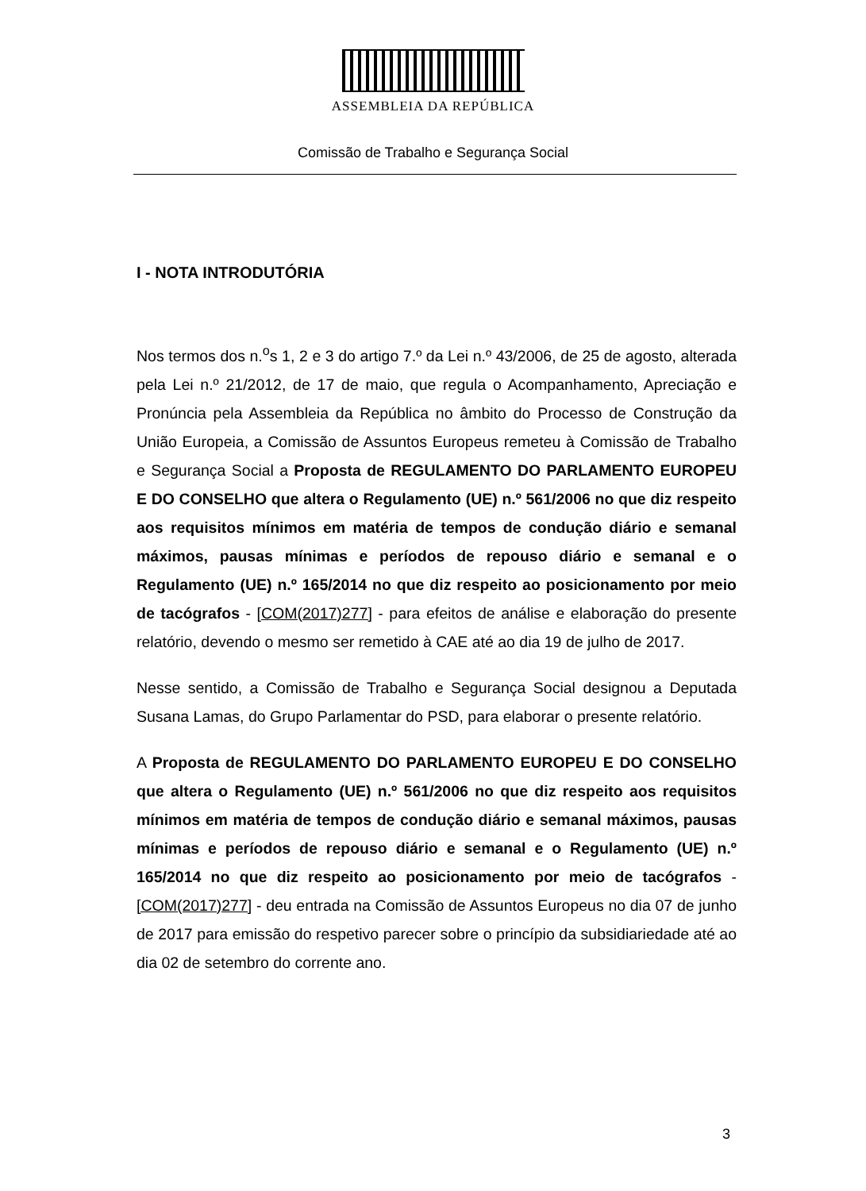ASSEMBLEIA DA REPÚBLICA
Comissão de Trabalho e Segurança Social
I - NOTA INTRODUTÓRIA
Nos termos dos n.<sup>o</sup>s 1, 2 e 3 do artigo 7.º da Lei n.º 43/2006, de 25 de agosto, alterada pela Lei n.º 21/2012, de 17 de maio, que regula o Acompanhamento, Apreciação e Pronúncia pela Assembleia da República no âmbito do Processo de Construção da União Europeia, a Comissão de Assuntos Europeus remeteu à Comissão de Trabalho e Segurança Social a Proposta de REGULAMENTO DO PARLAMENTO EUROPEU E DO CONSELHO que altera o Regulamento (UE) n.º 561/2006 no que diz respeito aos requisitos mínimos em matéria de tempos de condução diário e semanal máximos, pausas mínimas e períodos de repouso diário e semanal e o Regulamento (UE) n.º 165/2014 no que diz respeito ao posicionamento por meio de tacógrafos - [COM(2017)277] - para efeitos de análise e elaboração do presente relatório, devendo o mesmo ser remetido à CAE até ao dia 19 de julho de 2017.
Nesse sentido, a Comissão de Trabalho e Segurança Social designou a Deputada Susana Lamas, do Grupo Parlamentar do PSD, para elaborar o presente relatório.
A Proposta de REGULAMENTO DO PARLAMENTO EUROPEU E DO CONSELHO que altera o Regulamento (UE) n.º 561/2006 no que diz respeito aos requisitos mínimos em matéria de tempos de condução diário e semanal máximos, pausas mínimas e períodos de repouso diário e semanal e o Regulamento (UE) n.º 165/2014 no que diz respeito ao posicionamento por meio de tacógrafos - [COM(2017)277] - deu entrada na Comissão de Assuntos Europeus no dia 07 de junho de 2017 para emissão do respetivo parecer sobre o princípio da subsidiariedade até ao dia 02 de setembro do corrente ano.
3